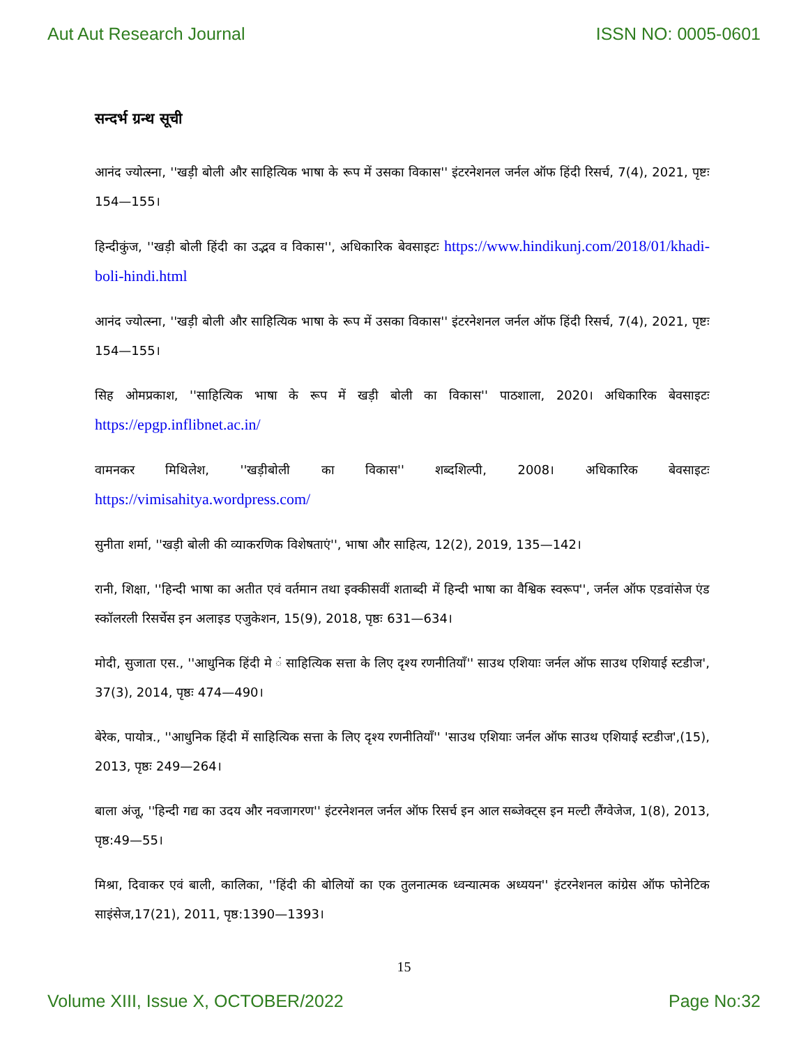Aut Aut Research Journal ISSN NO: 0005-0601
सन्दर्भ ग्रन्थ सूची
आनंद ज्योत्स्ना, ''खड़ी बोली और साहित्यिक भाषा के रूप में उसका विकास'' इंटरनेशनल जर्नल ऑफ हिंदी रिसर्च, 7(4), 2021, पृष्टः 154—155।
हिन्दीकुंज, ''खड़ी बोली हिंदी का उद्भव व विकास'', अधिकारिक बेवसाइटः https://www.hindikunj.com/2018/01/khadi-boli-hindi.html
आनंद ज्योत्स्ना, ''खड़ी बोली और साहित्यिक भाषा के रूप में उसका विकास'' इंटरनेशनल जर्नल ऑफ हिंदी रिसर्च, 7(4), 2021, पृष्टः 154—155।
सिह ओमप्रकाश, ''साहित्यिक भाषा के रूप में खड़ी बोली का विकास'' पाठशाला, 2020। अधिकारिक बेवसाइटः https://epgp.inflibnet.ac.in/
वामनकर मिथिलेश, ''खड़ीबोली का विकास'' शब्दशिल्पी, 2008। अधिकारिक बेवसाइटः https://vimisahitya.wordpress.com/
सुनीता शर्मा, ''खड़ी बोली की व्याकरणिक विशेषताएं'', भाषा और साहित्य, 12(2), 2019, 135—142।
रानी, शिक्षा, ''हिन्दी भाषा का अतीत एवं वर्तमान तथा इक्कीसवीं शताब्दी में हिन्दी भाषा का वैश्विक स्वरूप'', जर्नल ऑफ एडवांसेज एंड स्कॉलरली रिसर्चेस इन अलाइड एजुकेशन, 15(9), 2018, पृष्ठः 631—634।
मोदी, सुजाता एस., ''आधुनिक हिंदी मे ं साहित्यिक सत्ता के लिए दृश्य रणनीतियाँ'' साउथ एशियाः जर्नल ऑफ साउथ एशियाई स्टडीज', 37(3), 2014, पृष्ठः 474—490।
बेरेक, पायोत्र., ''आधुनिक हिंदी में साहित्यिक सत्ता के लिए दृश्य रणनीतियाँ'' 'साउथ एशियाः जर्नल ऑफ साउथ एशियाई स्टडीज',(15), 2013, पृष्ठः 249—264।
बाला अंजू, ''हिन्दी गद्य का उदय और नवजागरण'' इंटरनेशनल जर्नल ऑफ रिसर्च इन आल सब्जेक्ट्स इन मल्टी लैंग्वेजेज, 1(8), 2013, पृष्ठ:49—55।
मिश्रा, दिवाकर एवं बाली, कालिका, ''हिंदी की बोलियों का एक तुलनात्मक ध्वन्यात्मक अध्ययन'' इंटरनेशनल कांग्रेस ऑफ फोनेटिक साइंसेज,17(21), 2011, पृष्ठ:1390—1393।
15
Volume XIII, Issue X, OCTOBER/2022 Page No:32